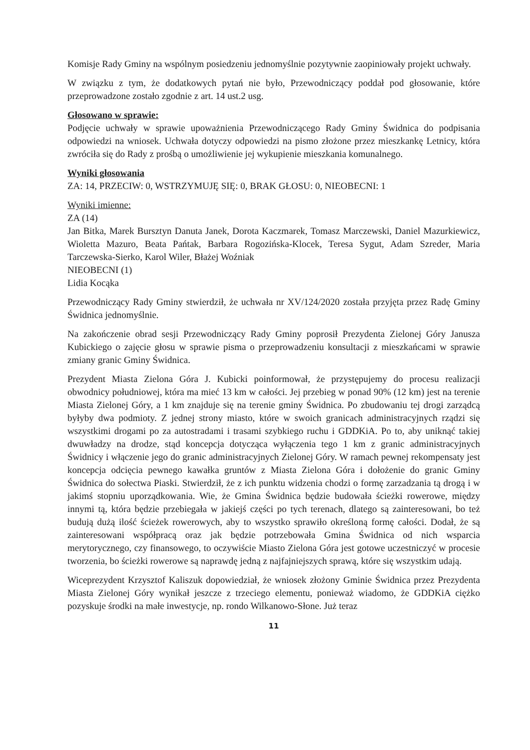Komisje Rady Gminy na wspólnym posiedzeniu jednomyślnie pozytywnie zaopiniowały projekt uchwały.
W związku z tym, że dodatkowych pytań nie było, Przewodniczący poddał pod głosowanie, które przeprowadzone zostało zgodnie z art. 14 ust.2 usg.
Głosowano w sprawie:
Podjęcie uchwały w sprawie upoważnienia Przewodniczącego Rady Gminy Świdnica do podpisania odpowiedzi na wniosek. Uchwała dotyczy odpowiedzi na pismo złożone przez mieszkankę Letnicy, która zwróciła się do Rady z prośbą o umożliwienie jej wykupienie mieszkania komunalnego.
Wyniki głosowania
ZA: 14, PRZECIW: 0, WSTRZYMUJĘ SIĘ: 0, BRAK GŁOSU: 0, NIEOBECNI: 1
Wyniki imienne:
ZA (14)
Jan Bitka, Marek Bursztyn Danuta Janek, Dorota Kaczmarek, Tomasz Marczewski, Daniel Mazurkiewicz, Wioletta Mazuro, Beata Pańtak, Barbara Rogozińska-Klocek, Teresa Sygut, Adam Szreder, Maria Tarczewska-Sierko, Karol Wiler, Błażej Woźniak
NIEOBECNI (1)
Lidia Kocąka
Przewodniczący Rady Gminy stwierdził, że uchwała nr XV/124/2020 została przyjęta przez Radę Gminy Świdnica jednomyślnie.
Na zakończenie obrad sesji Przewodniczący Rady Gminy poprosił Prezydenta Zielonej Góry Janusza Kubickiego o zajęcie głosu w sprawie pisma o przeprowadzeniu konsultacji z mieszkańcami w sprawie zmiany granic Gminy Świdnica.
Prezydent Miasta Zielona Góra J. Kubicki poinformował, że przystępujemy do procesu realizacji obwodnicy południowej, która ma mieć 13 km w całości. Jej przebieg w ponad 90% (12 km) jest na terenie Miasta Zielonej Góry, a 1 km znajduje się na terenie gminy Świdnica. Po zbudowaniu tej drogi zarządcą byłyby dwa podmioty. Z jednej strony miasto, które w swoich granicach administracyjnych rządzi się wszystkimi drogami po za autostradami i trasami szybkiego ruchu i GDDKiA. Po to, aby uniknąć takiej dwuwładzy na drodze, stąd koncepcja dotycząca wyłączenia tego 1 km z granic administracyjnych Świdnicy i włączenie jego do granic administracyjnych Zielonej Góry. W ramach pewnej rekompensaty jest koncepcja odcięcia pewnego kawałka gruntów z Miasta Zielona Góra i dołożenie do granic Gminy Świdnica do sołectwa Piaski. Stwierdził, że z ich punktu widzenia chodzi o formę zarzadzania tą drogą i w jakimś stopniu uporządkowania. Wie, że Gmina Świdnica będzie budowała ścieżki rowerowe, między innymi tą, która będzie przebiegała w jakiejś części po tych terenach, dlatego są zainteresowani, bo też budują dużą ilość ścieżek rowerowych, aby to wszystko sprawiło określoną formę całości. Dodał, że są zainteresowani współpracą oraz jak będzie potrzebowała Gmina Świdnica od nich wsparcia merytorycznego, czy finansowego, to oczywiście Miasto Zielona Góra jest gotowe uczestniczyć w procesie tworzenia, bo ścieżki rowerowe są naprawdę jedną z najfajniejszych sprawą, które się wszystkim udają.
Wiceprezydent Krzysztof Kaliszuk dopowiedział, że wniosek złożony Gminie Świdnica przez Prezydenta Miasta Zielonej Góry wynikał jeszcze z trzeciego elementu, ponieważ wiadomo, że GDDKiA ciężko pozyskuje środki na małe inwestycje, np. rondo Wilkanowo-Słone. Już teraz
11